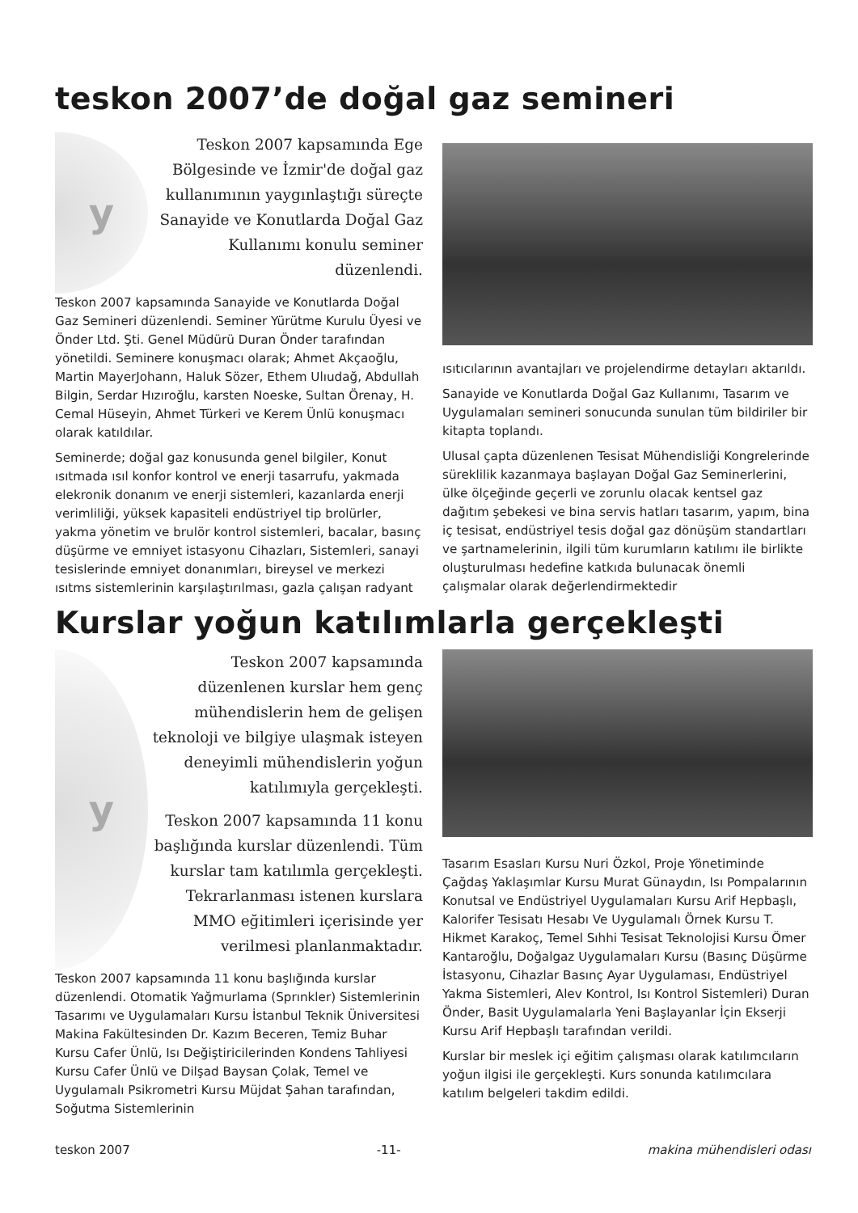teskon 2007’de doğal gaz semineri
y
Teskon 2007 kapsamında Ege Bölgesinde ve İzmir'de doğal gaz kullanımının yaygınlaştığı süreçte Sanayide ve Konutlarda Doğal Gaz Kullanımı konulu seminer düzenlendi.
Teskon 2007 kapsamında Sanayide ve Konutlarda Doğal Gaz Semineri düzenlendi. Seminer Yürütme Kurulu Üyesi ve Önder Ltd. Şti. Genel Müdürü Duran Önder tarafından yönetildi. Seminere konuşmacı olarak; Ahmet Akçaoğlu, Martin MayerJohann, Haluk Sözer, Ethem Ulıudağ, Abdullah Bilgin, Serdar Hızıroğlu, karsten Noeske, Sultan Örenay, H. Cemal Hüseyin, Ahmet Türkeri ve Kerem Ünlü konuşmacı olarak katıldılar.
Seminerde; doğal gaz konusunda genel bilgiler, Konut ısıtmada ısıl konfor kontrol ve enerji tasarrufu, yakmada elekronik donanım ve enerji sistemleri, kazanlarda enerji verimliliği, yüksek kapasiteli endüstriyel tip brolürler, yakma yönetim ve brulör kontrol sistemleri, bacalar, basınç düşürme ve emniyet istasyonu Cihazları, Sistemleri, sanayi tesislerinde emniyet donanımları, bireysel ve merkezi ısıtms sistemlerinin karşılaştırılması, gazla çalışan radyant
ısıtıcılarının avantajları ve projelendirme detayları aktarıldı.
Sanayide ve Konutlarda Doğal Gaz Kullanımı, Tasarım ve Uygulamaları semineri sonucunda sunulan tüm bildiriler bir kitapta toplandı.
Ulusal çapta düzenlenen Tesisat Mühendisliği Kongrelerinde süreklilik kazanmaya başlayan Doğal Gaz Seminerlerini, ülke ölçeğinde geçerli ve zorunlu olacak kentsel gaz dağıtım şebekesi ve bina servis hatları tasarım, yapım, bina iç tesisat, endüstriyel tesis doğal gaz dönüşüm standartları ve şartnamelerinin, ilgili tüm kurumların katılımı ile birlikte oluşturulması hedefine katkıda bulunacak önemli çalışmalar olarak değerlendirmektedir
Kurslar yoğun katılımlarla gerçekleşti
y
Teskon 2007 kapsamında düzenlenen kurslar hem genç mühendislerin hem de gelişen teknoloji ve bilgiye ulaşmak isteyen deneyimli mühendislerin yoğun katılımıyla gerçekleşti.
Teskon 2007 kapsamında 11 konu başlığında kurslar düzenlendi. Tüm kurslar tam katılımla gerçekleşti. Tekrarlanması istenen kurslara MMO eğitimleri içerisinde yer verilmesi planlanmaktadır.
Teskon 2007 kapsamında 11 konu başlığında kurslar düzenlendi. Otomatik Yağmurlama (Sprınkler) Sistemlerinin Tasarımı ve Uygulamaları Kursu İstanbul Teknik Üniversitesi Makina Fakültesinden Dr. Kazım Beceren, Temiz Buhar Kursu Cafer Ünlü, Isı Değiştiricilerinden Kondens Tahliyesi Kursu Cafer Ünlü ve Dilşad Baysan Çolak, Temel ve Uygulamalı Psikrometri Kursu Müjdat Şahan tarafından, Soğutma Sistemlerinin
Tasarım Esasları Kursu Nuri Özkol, Proje Yönetiminde Çağdaş Yaklaşımlar Kursu Murat Günaydın, Isı Pompalarının Konutsal ve Endüstriyel Uygulamaları Kursu Arif Hepbaşlı, Kalorifer Tesisatı Hesabı Ve Uygulamalı Örnek Kursu T. Hikmet Karakoç, Temel Sıhhi Tesisat Teknolojisi Kursu Ömer Kantaroğlu, Doğalgaz Uygulamaları Kursu (Basınç Düşürme İstasyonu, Cihazlar Basınç Ayar Uygulaması, Endüstriyel Yakma Sistemleri, Alev Kontrol, Isı Kontrol Sistemleri) Duran Önder, Basit Uygulamalarla Yeni Başlayanlar İçin Ekserji Kursu Arif Hepbaşlı tarafından verildi.
Kurslar bir meslek içi eğitim çalışması olarak katılımcıların yoğun ilgisi ile gerçekleşti. Kurs sonunda katılımcılara katılım belgeleri takdim edildi.
teskon 2007 -11- makina mühendisleri odası